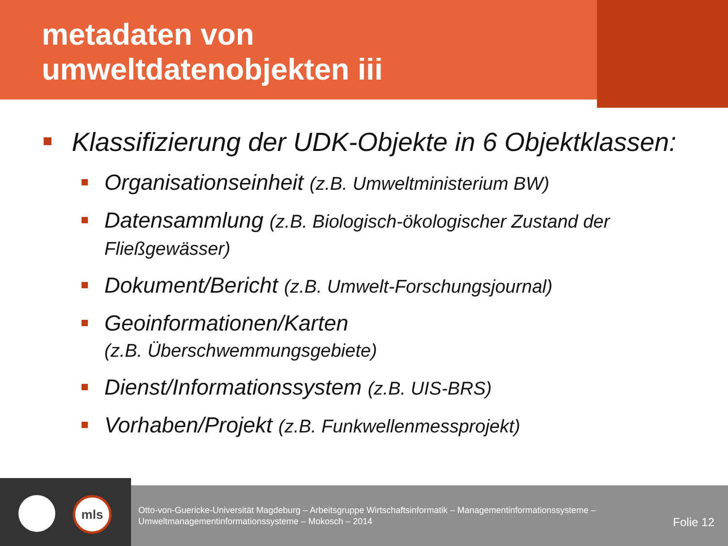metadaten von
umweltdatenobjekten iii
Klassifizierung der UDK-Objekte in 6 Objektklassen:
Organisationseinheit (z.B. Umweltministerium BW)
Datensammlung (z.B. Biologisch-ökologischer Zustand der Fließgewässer)
Dokument/Bericht (z.B. Umwelt-Forschungsjournal)
Geoinformationen/Karten
(z.B. Überschwemmungsgebiete)
Dienst/Informationssystem (z.B. UIS-BRS)
Vorhaben/Projekt (z.B. Funkwellenmessprojekt)
mls
Otto-von-Guericke-Universität Magdeburg – Arbeitsgruppe Wirtschaftsinformatik – Managementinformationssysteme –
Umweltmanagementinformationssysteme – Mokosch – 2014
Folie 12